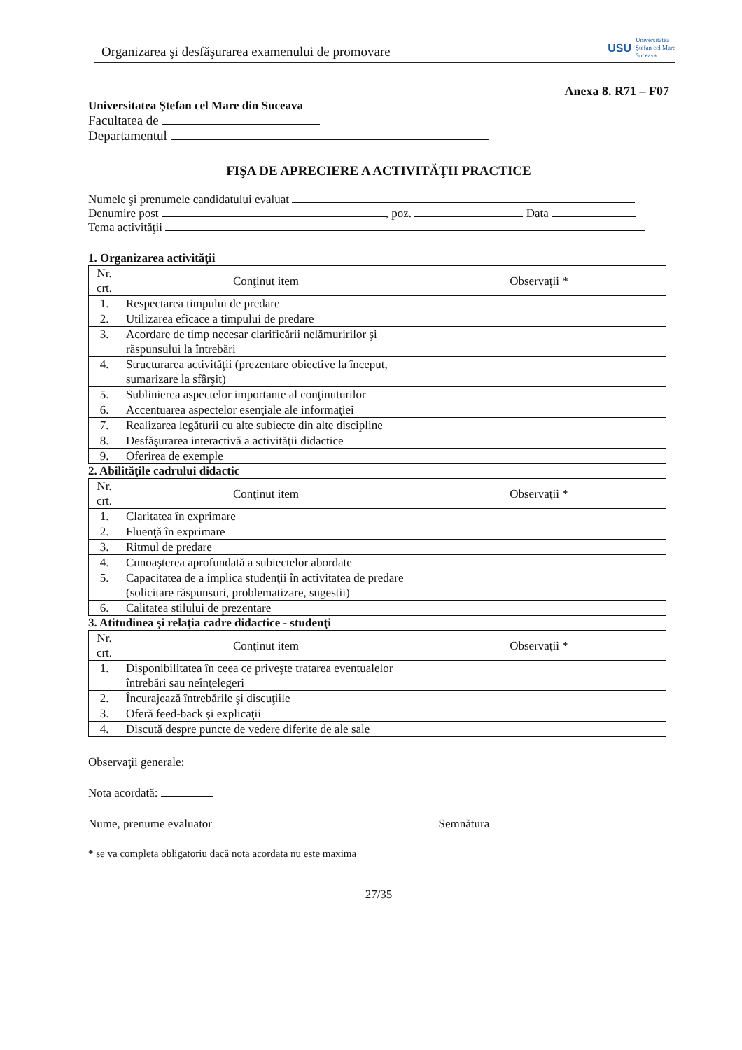Organizarea şi desfăşurarea examenului de promovare
USU Universitatea
Ştefan cel Mare
Suceava
Anexa 8. R71 – F07
Universitatea Ştefan cel Mare din Suceava
Facultatea de
Departamentul
FIŞA DE APRECIERE A ACTIVITĂŢII PRACTICE
Numele şi prenumele candidatului evaluat
Denumire post , poz. Data
Tema activităţii
1. Organizarea activităţii
| Nr. crt. | Conţinut item | Observaţii * |
| --- | --- | --- |
| 1. | Respectarea timpului de predare | |
| 2. | Utilizarea eficace a timpului de predare | |
| 3. | Acordare de timp necesar clarificării nelămuririlor şi răspunsului la întrebări | |
| 4. | Structurarea activităţii (prezentare obiective la început, sumarizare la sfârşit) | |
| 5. | Sublinierea aspectelor importante al conţinuturilor | |
| 6. | Accentuarea aspectelor esenţiale ale informaţiei | |
| 7. | Realizarea legăturii cu alte subiecte din alte discipline | |
| 8. | Desfăşurarea interactivă a activităţii didactice | |
| 9. | Oferirea de exemple | |
2. Abilităţile cadrului didactic
| Nr. crt. | Conţinut item | Observaţii * |
| --- | --- | --- |
| 1. | Claritatea în exprimare | |
| 2. | Fluenţă în exprimare | |
| 3. | Ritmul de predare | |
| 4. | Cunoaşterea aprofundată a subiectelor abordate | |
| 5. | Capacitatea de a implica studenţii în activitatea de predare (solicitare răspunsuri, problematizare, sugestii) | |
| 6. | Calitatea stilului de prezentare | |
3. Atitudinea şi relaţia cadre didactice - studenţi
| Nr. crt. | Conţinut item | Observaţii * |
| --- | --- | --- |
| 1. | Disponibilitatea în ceea ce priveşte tratarea eventualelor întrebări sau neînţelegeri | |
| 2. | Încurajează întrebările şi discuţiile | |
| 3. | Oferă feed-back şi explicaţii | |
| 4. | Discută despre puncte de vedere diferite de ale sale | |
Observaţii generale:
Nota acordată:
Nume, prenume evaluator Semnătura
* se va completa obligatoriu dacă nota acordata nu este maxima
27/35